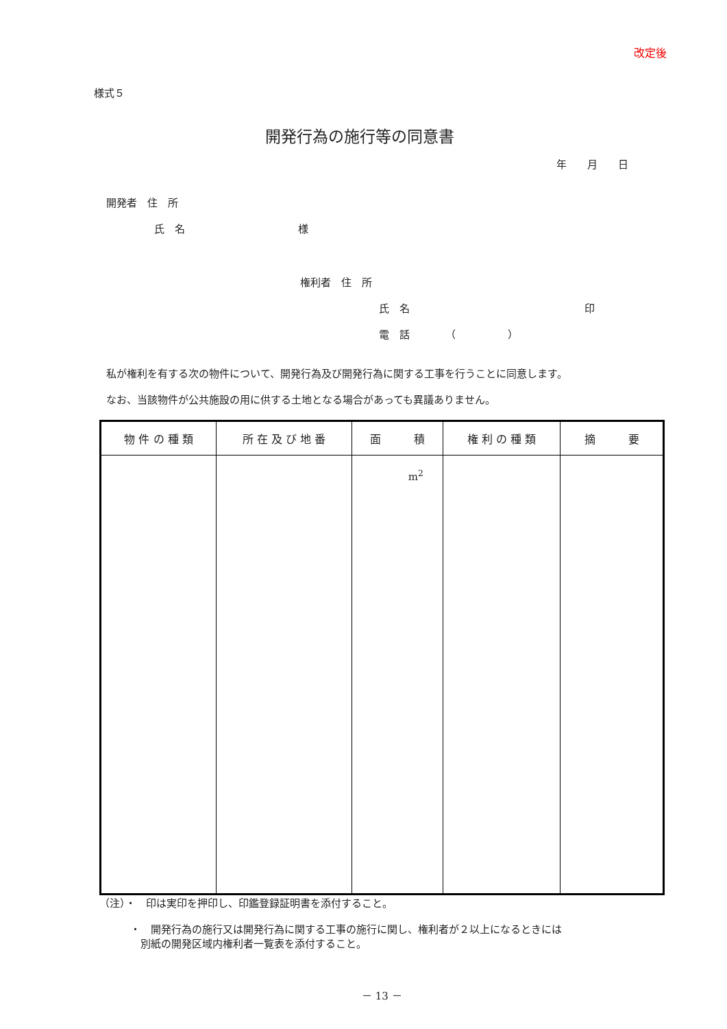改定後
様式５
開発行為の施行等の同意書
年　　月　　日
開発者　住　所
氏　名　　　　　　　　　　　様
権利者　住　所
氏　名　　　　　　　　　　　　　　　　　印
電　話　　　　（　　　　　）
私が権利を有する次の物件について、開発行為及び開発行為に関する工事を行うことに同意します。
なお、当該物件が公共施設の用に供する土地となる場合があっても異議ありません。
| 物 件 の 種 類 | 所 在 及 び 地 番 | 面 積 | 権 利 の 種 類 | 摘 要 |
| --- | --- | --- | --- | --- |
| | | m<sup>2</sup> | | |
（注）・　印は実印を押印し、印鑑登録証明書を添付すること。
・　開発行為の施行又は開発行為に関する工事の施行に関し、権利者が２以上になるときには
　別紙の開発区域内権利者一覧表を添付すること。
－ 13 －